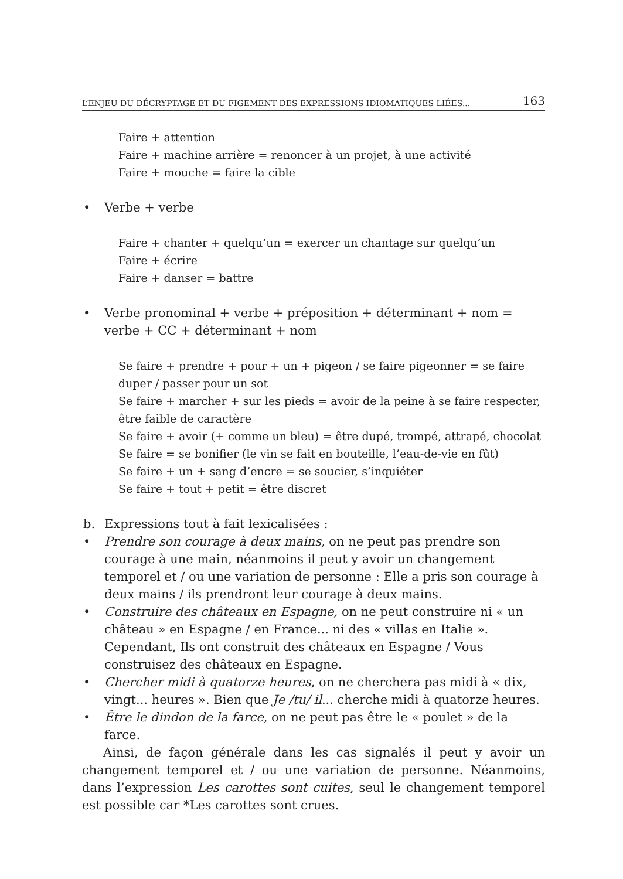L’ENJEU DU DÉCRYPTAGE ET DU FIGEMENT DES EXPRESSIONS IDIOMATIQUES LIÉES... 163
Faire + attention
Faire + machine arrière = renoncer à un projet, à une activité
Faire + mouche = faire la cible
• Verbe + verbe
Faire + chanter + quelqu’un = exercer un chantage sur quelqu’un
Faire + écrire
Faire + danser = battre
• Verbe pronominal + verbe + préposition + déterminant + nom = verbe + CC + déterminant + nom
Se faire + prendre + pour + un + pigeon / se faire pigeonner = se faire duper / passer pour un sot
Se faire + marcher + sur les pieds = avoir de la peine à se faire respecter, être faible de caractère
Se faire + avoir (+ comme un bleu) = être dupé, trompé, attrapé, chocolat
Se faire = se bonifier (le vin se fait en bouteille, l’eau-de-vie en fût)
Se faire + un + sang d’encre = se soucier, s’inquiéter
Se faire + tout + petit = être discret
b. Expressions tout à fait lexicalisées :
• Prendre son courage à deux mains, on ne peut pas prendre son courage à une main, néanmoins il peut y avoir un changement temporel et / ou une variation de personne : Elle a pris son courage à deux mains / ils prendront leur courage à deux mains.
• Construire des châteaux en Espagne, on ne peut construire ni « un château » en Espagne / en France... ni des « villas en Italie ». Cependant, Ils ont construit des châteaux en Espagne / Vous construisez des châteaux en Espagne.
• Chercher midi à quatorze heures, on ne cherchera pas midi à « dix, vingt... heures ». Bien que Je /tu/ il... cherche midi à quatorze heures.
• Être le dindon de la farce, on ne peut pas être le « poulet » de la farce.
Ainsi, de façon générale dans les cas signalés il peut y avoir un changement temporel et / ou une variation de personne. Néanmoins, dans l’expression Les carottes sont cuites, seul le changement temporel est possible car *Les carottes sont crues.